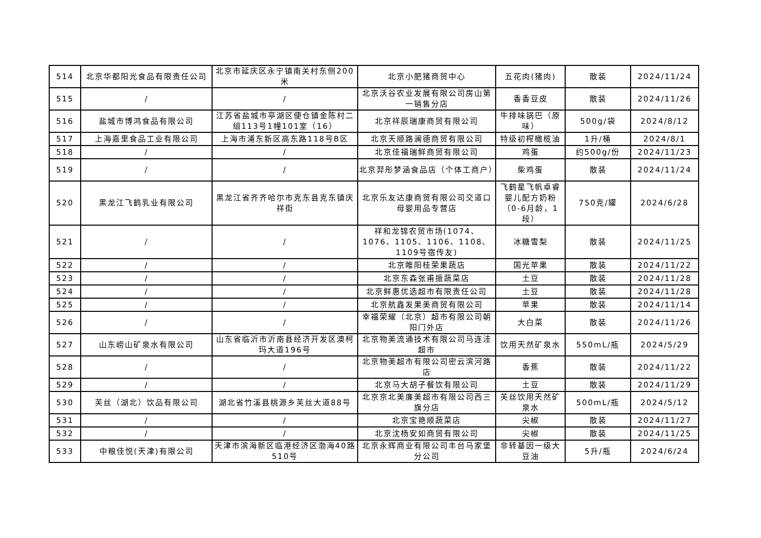| 514 | 北京华都阳光食品有限责任公司 | 北京市延庆区永宁镇南关村东侧200米 | 北京小肥猪商贸中心 | 五花肉(猪肉) | 散装 | 2024/11/24 |
| 515 | / | / | 北京沃谷农业发展有限公司房山第一销售分店 | 香香豆皮 | 散装 | 2024/11/26 |
| 516 | 盐城市博鸿食品有限公司 | 江苏省盐城市亭湖区便仓镇金陈村二组113号1幢101室（16） | 北京祥辰瑞康商贸有限公司 | 牛排味锅巴（原味） | 500g/袋 | 2024/8/12 |
| 517 | 上海嘉里食品工业有限公司 | 上海市浦东新区高东路118号B区 | 北京天顺路澜德商贸有限公司 | 特级初榨橄榄油 | 1升/桶 | 2024/8/1 |
| 518 | / | / | 北京佳福瑞鲜商贸有限公司 | 鸡蛋 | 约500g/份 | 2024/11/23 |
| 519 | / | / | 北京羿彤梦涵食品店（个体工商户） | 柴鸡蛋 | 散装 | 2024/11/24 |
| 520 | 黑龙江飞鹤乳业有限公司 | 黑龙江省齐齐哈尔市克东县克东镇庆祥街 | 北京乐友达康商贸有限公司交道口母婴用品专营店 | 飞鹤星飞帆卓睿婴儿配方奶粉（0-6月龄，1段） | 750克/罐 | 2024/6/28 |
| 521 | / | / | 祥和龙锦农贸市场(1074、1076、1105、1106、1108、1109号宿传友) | 冰糖雪梨 | 散装 | 2024/11/25 |
| 522 | / | / | 北京睢阳桂荣果蔬店 | 国光苹果 | 散装 | 2024/11/22 |
| 523 | / | / | 北京东森张甫振蔬菜店 | 土豆 | 散装 | 2024/11/28 |
| 524 | / | / | 北京鲜惠优选超市有限责任公司 | 土豆 | 散装 | 2024/11/28 |
| 525 | / | / | 北京航鑫发果美商贸有限公司 | 苹果 | 散装 | 2024/11/14 |
| 526 | / | / | 幸福荣耀（北京）超市有限公司朝阳门外店 | 大白菜 | 散装 | 2024/11/26 |
| 527 | 山东崂山矿泉水有限公司 | 山东省临沂市沂南县经济开发区澳柯玛大道196号 | 北京物美流通技术有限公司马连洼超市 | 饮用天然矿泉水 | 550mL/瓶 | 2024/5/29 |
| 528 | / | / | 北京物美超市有限公司密云滨河路店 | 香蕉 | 散装 | 2024/11/22 |
| 529 | / | / | 北京马大胡子餐饮有限公司 | 土豆 | 散装 | 2024/11/29 |
| 530 | 芙丝（湖北）饮品有限公司 | 湖北省竹溪县桃源乡芙丝大道88号 | 北京京北美廉美超市有限公司西三旗分店 | 芙丝饮用天然矿泉水 | 500mL/瓶 | 2024/5/12 |
| 531 | / | / | 北京宝艳顺蔬菜店 | 尖椒 | 散装 | 2024/11/27 |
| 532 | / | / | 北京沈杨安如商贸有限公司 | 尖椒 | 散装 | 2024/11/25 |
| 533 | 中粮佳悦(天津)有限公司 | 天津市滨海新区临港经济区渤海40路510号 | 北京永辉商业有限公司丰台马家堡分公司 | 非转基因一级大豆油 | 5升/瓶 | 2024/6/24 |